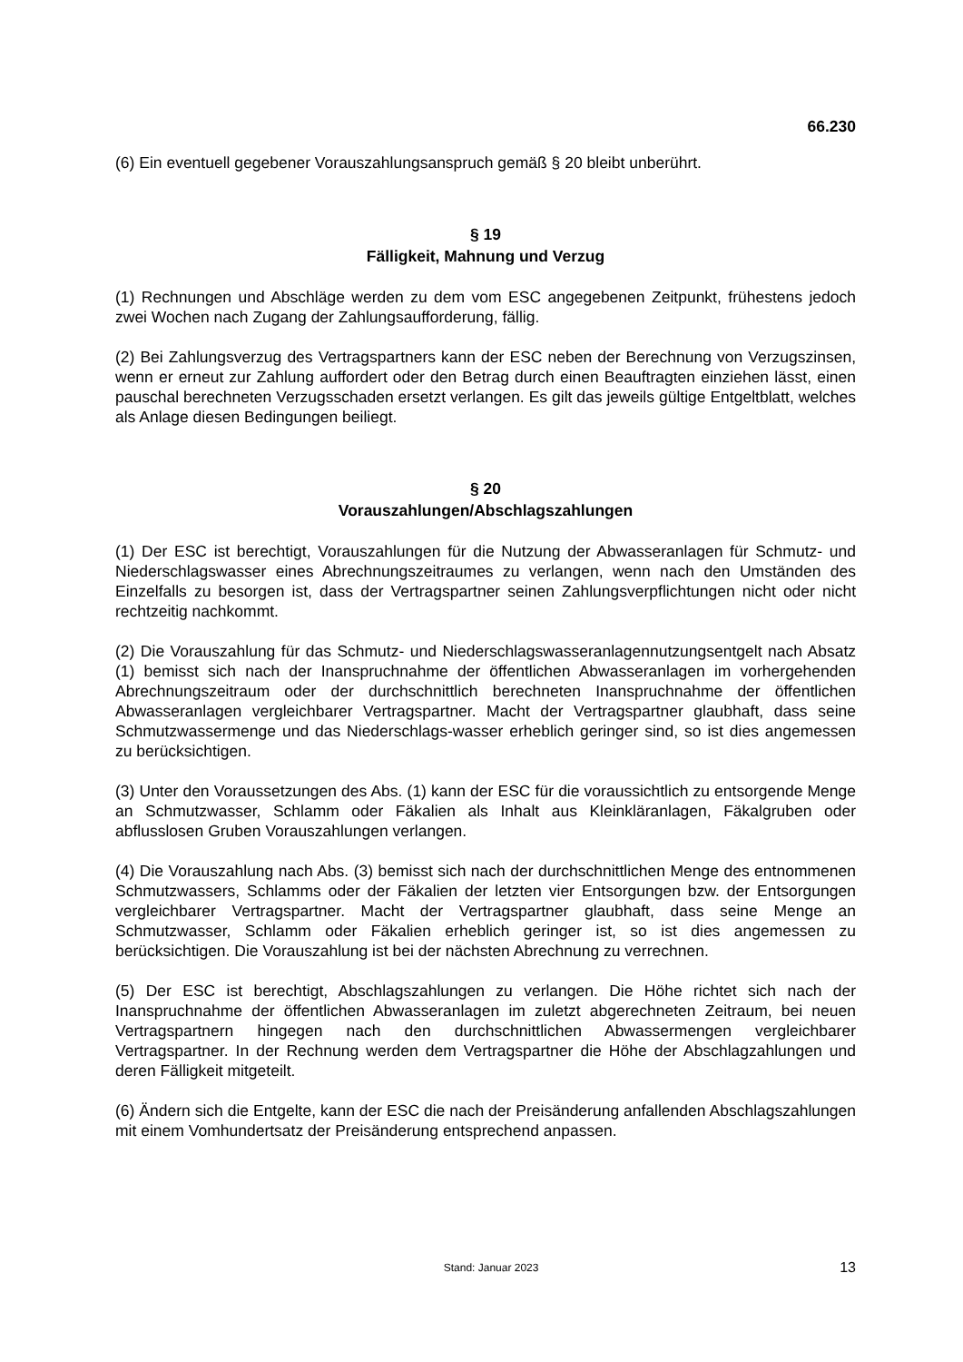66.230
(6) Ein eventuell gegebener Vorauszahlungsanspruch gemäß § 20 bleibt unberührt.
§ 19
Fälligkeit, Mahnung und Verzug
(1) Rechnungen und Abschläge werden zu dem vom ESC angegebenen Zeitpunkt, frühestens jedoch zwei Wochen nach Zugang der Zahlungsaufforderung, fällig.
(2) Bei Zahlungsverzug des Vertragspartners kann der ESC neben der Berechnung von Verzugszinsen, wenn er erneut zur Zahlung auffordert oder den Betrag durch einen Beauftragten einziehen lässt, einen pauschal berechneten Verzugsschaden ersetzt verlangen. Es gilt das jeweils gültige Entgeltblatt, welches als Anlage diesen Bedingungen beiliegt.
§ 20
Vorauszahlungen/Abschlagszahlungen
(1) Der ESC ist berechtigt, Vorauszahlungen für die Nutzung der Abwasseranlagen für Schmutz- und Niederschlagswasser eines Abrechnungszeitraumes zu verlangen, wenn nach den Umständen des Einzelfalls zu besorgen ist, dass der Vertragspartner seinen Zahlungsverpflichtungen nicht oder nicht rechtzeitig nachkommt.
(2) Die Vorauszahlung für das Schmutz- und Niederschlagswasseranlagennutzungsentgelt nach Absatz (1) bemisst sich nach der Inanspruchnahme der öffentlichen Abwasseranlagen im vorhergehenden Abrechnungszeitraum oder der durchschnittlich berechneten Inanspruchnahme der öffentlichen Abwasseranlagen vergleichbarer Vertragspartner. Macht der Vertragspartner glaubhaft, dass seine Schmutzwassermenge und das Niederschlags-wasser erheblich geringer sind, so ist dies angemessen zu berücksichtigen.
(3) Unter den Voraussetzungen des Abs. (1) kann der ESC für die voraussichtlich zu entsorgende Menge an Schmutzwasser, Schlamm oder Fäkalien als Inhalt aus Kleinkläranlagen, Fäkalgruben oder abflusslosen Gruben Vorauszahlungen verlangen.
(4) Die Vorauszahlung nach Abs. (3) bemisst sich nach der durchschnittlichen Menge des entnommenen Schmutzwassers, Schlamms oder der Fäkalien der letzten vier Entsorgungen bzw. der Entsorgungen vergleichbarer Vertragspartner. Macht der Vertragspartner glaubhaft, dass seine Menge an Schmutzwasser, Schlamm oder Fäkalien erheblich geringer ist, so ist dies angemessen zu berücksichtigen. Die Vorauszahlung ist bei der nächsten Abrechnung zu verrechnen.
(5) Der ESC ist berechtigt, Abschlagszahlungen zu verlangen. Die Höhe richtet sich nach der Inanspruchnahme der öffentlichen Abwasseranlagen im zuletzt abgerechneten Zeitraum, bei neuen Vertragspartnern hingegen nach den durchschnittlichen Abwassermengen vergleichbarer Vertragspartner. In der Rechnung werden dem Vertragspartner die Höhe der Abschlagzahlungen und deren Fälligkeit mitgeteilt.
(6) Ändern sich die Entgelte, kann der ESC die nach der Preisänderung anfallenden Abschlagszahlungen mit einem Vomhundertsatz der Preisänderung entsprechend anpassen.
Stand: Januar 2023 13